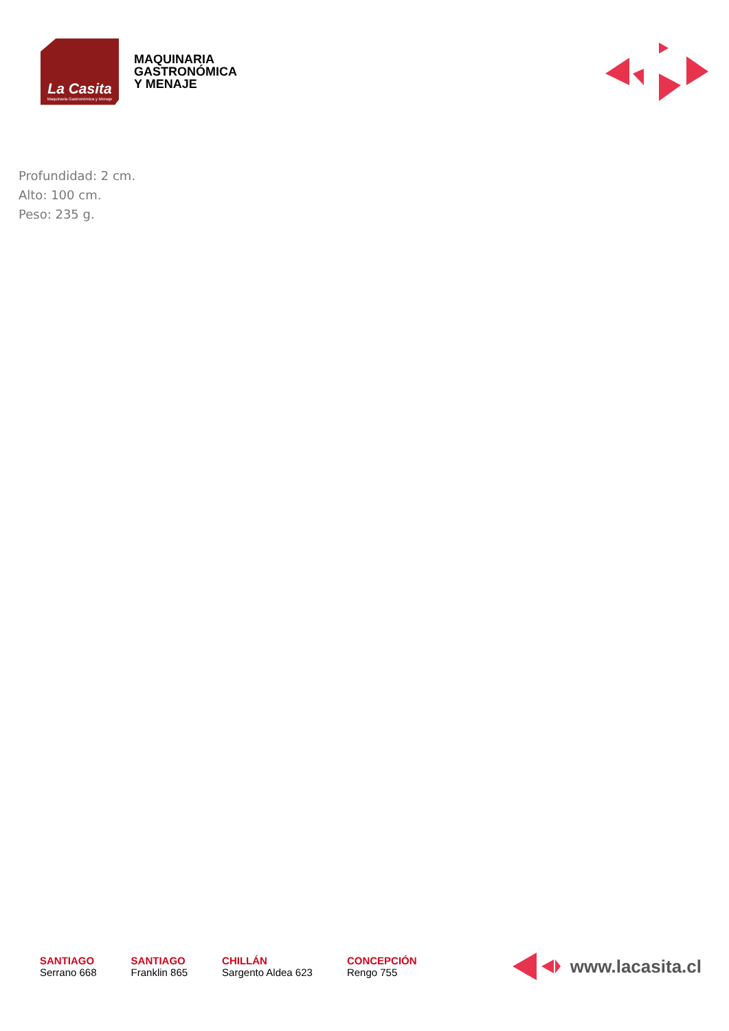La Casita
Maquinaria Gastronómica y Menaje
MAQUINARIA
GASTRONÓMICA
Y MENAJE
Profundidad: 2 cm.
Alto: 100 cm.
Peso: 235 g.
SANTIAGO
Serrano 668
SANTIAGO
Franklin 865
CHILLÁN
Sargento Aldea 623
CONCEPCIÓN
Rengo 755
www.lacasita.cl